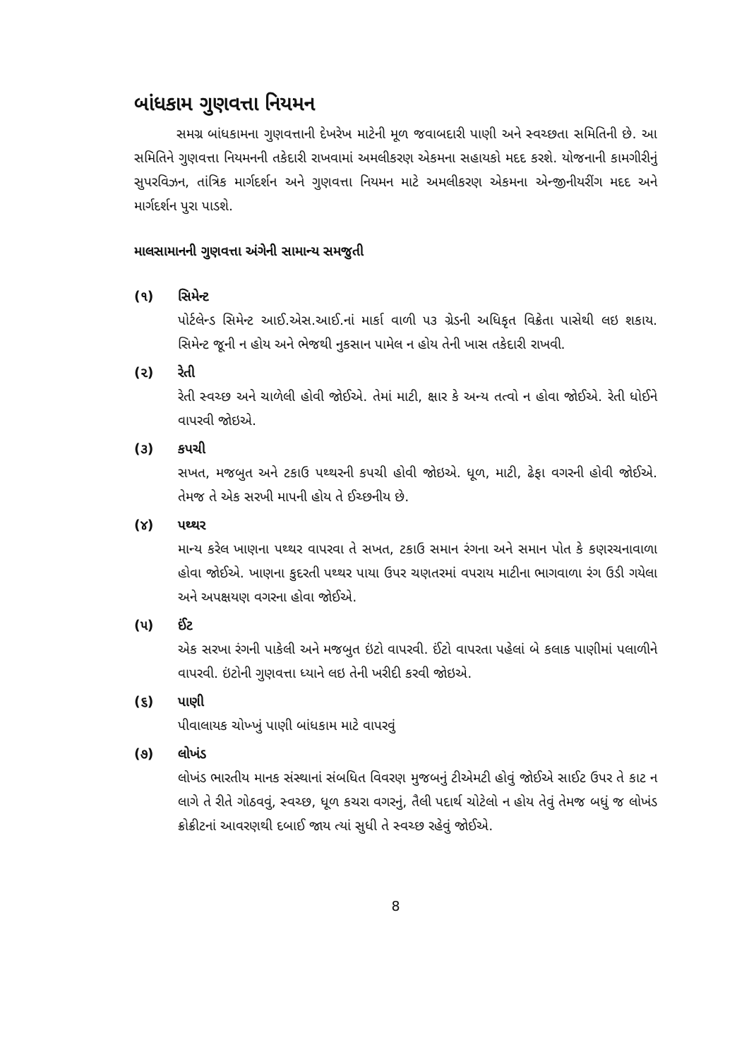બાંધકામ ગુણવત્તા નિયમન
સમગ્ર બાંધકામના ગુણવત્તાની દેખરેખ માટેની મૂળ જવાબદારી પાણી અને સ્વચ્છતા સમિતિની છે. આ સમિતિને ગુણવત્તા નિયમનની તકેદારી રાખવામાં અમલીકરણ એકમના સહાયકો મદદ કરશે. યોજનાની કામગીરીનું સુપરવિઝન, તાંત્રિક માર્ગદર્શન અને ગુણવત્તા નિયમન માટે અમલીકરણ એકમના એન્જીનીયરીંગ મદદ અને માર્ગદર્શન પુરા પાડશે.
માલસામાનની ગુણવત્તા અંગેની સામાન્ય સમજુતી
(૧) સિમેન્ટ
પોર્ટલેન્ડ સિમેન્ટ આઈ.એસ.આઈ.નાં માર્કા વાળી ૫૩ ગ્રેડની અધિકૃત વિક્રેતા પાસેથી લઇ શકાય. સિમેન્ટ જૂની ન હોય અને ભેજથી નુકસાન પામેલ ન હોય તેની ખાસ તકેદારી રાખવી.
(૨) રેતી
રેતી સ્વચ્છ અને ચાળેલી હોવી જોઈએ. તેમાં માટી, ક્ષાર કે અન્ય તત્વો ન હોવા જોઈએ. રેતી ધોઈને વાપરવી જોઇએ.
(૩) કપચી
સખત, મજબુત અને ટકાઉ પથ્થરની કપચી હોવી જોઇએ. ધૂળ, માટી, ઢેફા વગરની હોવી જોઈએ. તેમજ તે એક સરખી માપની હોય તે ઈચ્છનીય છે.
(૪) પથ્થર
માન્ય કરેલ ખાણના પથ્થર વાપરવા તે સખત, ટકાઉ સમાન રંગના અને સમાન પોત કે કણરચનાવાળા હોવા જોઈએ. ખાણના કુદરતી પથ્થર પાયા ઉપર ચણતરમાં વપરાય માટીના ભાગવાળા રંગ ઉડી ગયેલા અને અપક્ષયણ વગરના હોવા જોઈએ.
(૫) ઈંટ
એક સરખા રંગની પાકેલી અને મજબુત ઇંટો વાપરવી. ઈંટો વાપરતા પહેલાં બે કલાક પાણીમાં પલાળીને વાપરવી. ઇંટોની ગુણવત્તા ધ્યાને લઇ તેની ખરીદી કરવી જોઇએ.
(૬) પાણી
પીવાલાયક ચોખ્ખું પાણી બાંધકામ માટે વાપરવું
(૭) લોખંડ
લોખંડ ભારતીય માનક સંસ્થાનાં સંબધિત વિવરણ મુજબનું ટીએમટી હોવું જોઈએ સાઈટ ઉપર તે કાટ ન લાગે તે રીતે ગોઠવવું, સ્વચ્છ, ધૂળ કચરા વગરનું, તૈલી પદાર્થ ચોટેલો ન હોય તેવું તેમજ બધું જ લોખંડ ક્રોક્રીટનાં આવરણથી દબાઈ જાય ત્યાં સુધી તે સ્વચ્છ રહેવું જોઈએ.
8